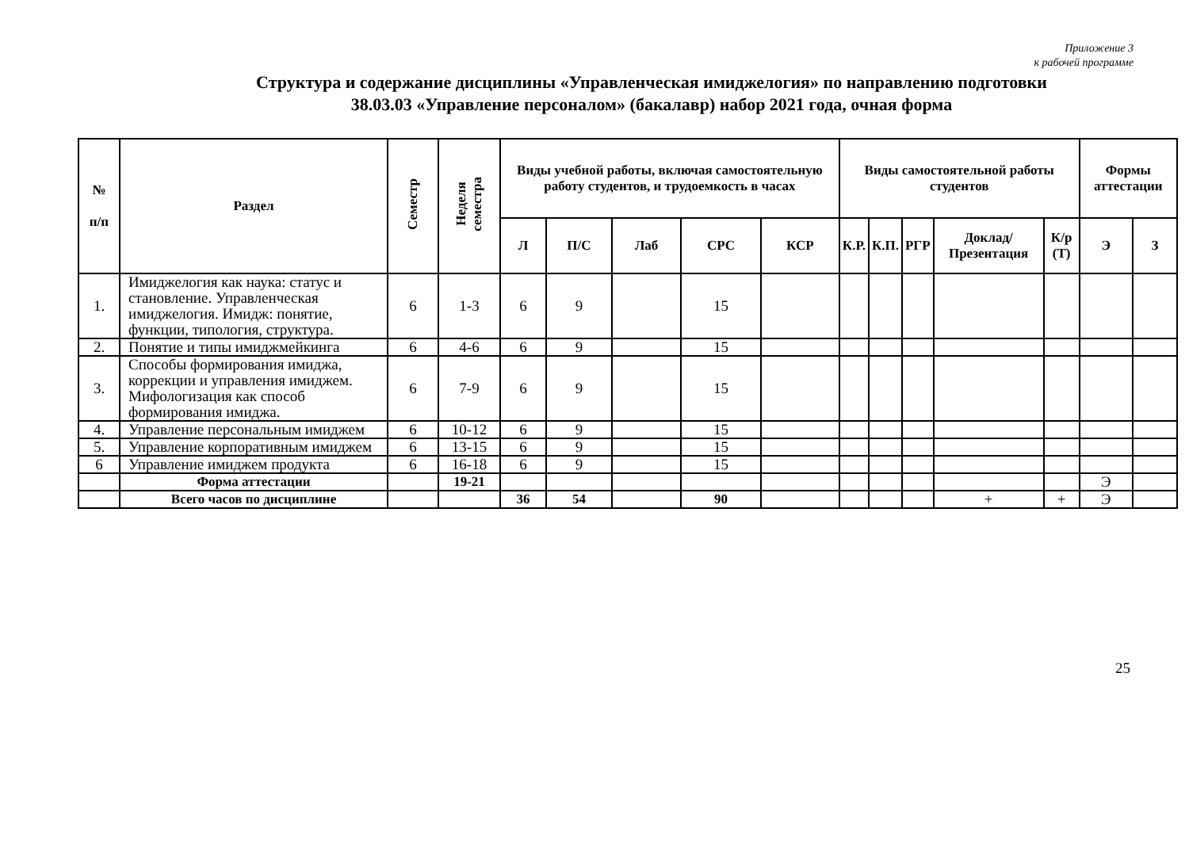Приложение 3
к рабочей программе
Структура и содержание дисциплины «Управленческая имиджелогия» по направлению подготовки
38.03.03 «Управление персоналом» (бакалавр) набор 2021 года, очная форма
| № п/п | Раздел | Семестр | Неделя семестра | Виды учебной работы, включая самостоятельную работу студентов, и трудоемкость в часах | | | | | Виды самостоятельной работы студентов | | | | | Формы аттестации | |
| --- | --- | --- | --- | --- | --- | --- | --- | --- | --- | --- | --- | --- | --- | --- | --- |
| | | | | Л | П/С | Лаб | СРС | КСР | К.Р. | К.П. | РГР | Доклад/ Презентация | К/р (Т) | Э | З |
| 1. | Имиджелогия как наука: статус и становление. Управленческая имиджелогия. Имидж: понятие, функции, типология, структура. | 6 | 1-3 | 6 | 9 | | 15 | | | | | | | | |
| 2. | Понятие и типы имиджмейкинга | 6 | 4-6 | 6 | 9 | | 15 | | | | | | | | |
| 3. | Способы формирования имиджа, коррекции и управления имиджем. Мифологизация как способ формирования имиджа. | 6 | 7-9 | 6 | 9 | | 15 | | | | | | | | |
| 4. | Управление персональным имиджем | 6 | 10-12 | 6 | 9 | | 15 | | | | | | | | |
| 5. | Управление корпоративным имиджем | 6 | 13-15 | 6 | 9 | | 15 | | | | | | | | |
| 6 | Управление имиджем продукта | 6 | 16-18 | 6 | 9 | | 15 | | | | | | | | |
| | Форма аттестации | | 19-21 | | | | | | | | | | | Э | |
| | Всего часов по дисциплине | | | 36 | 54 | | 90 | | | | | + | + | Э | |
25